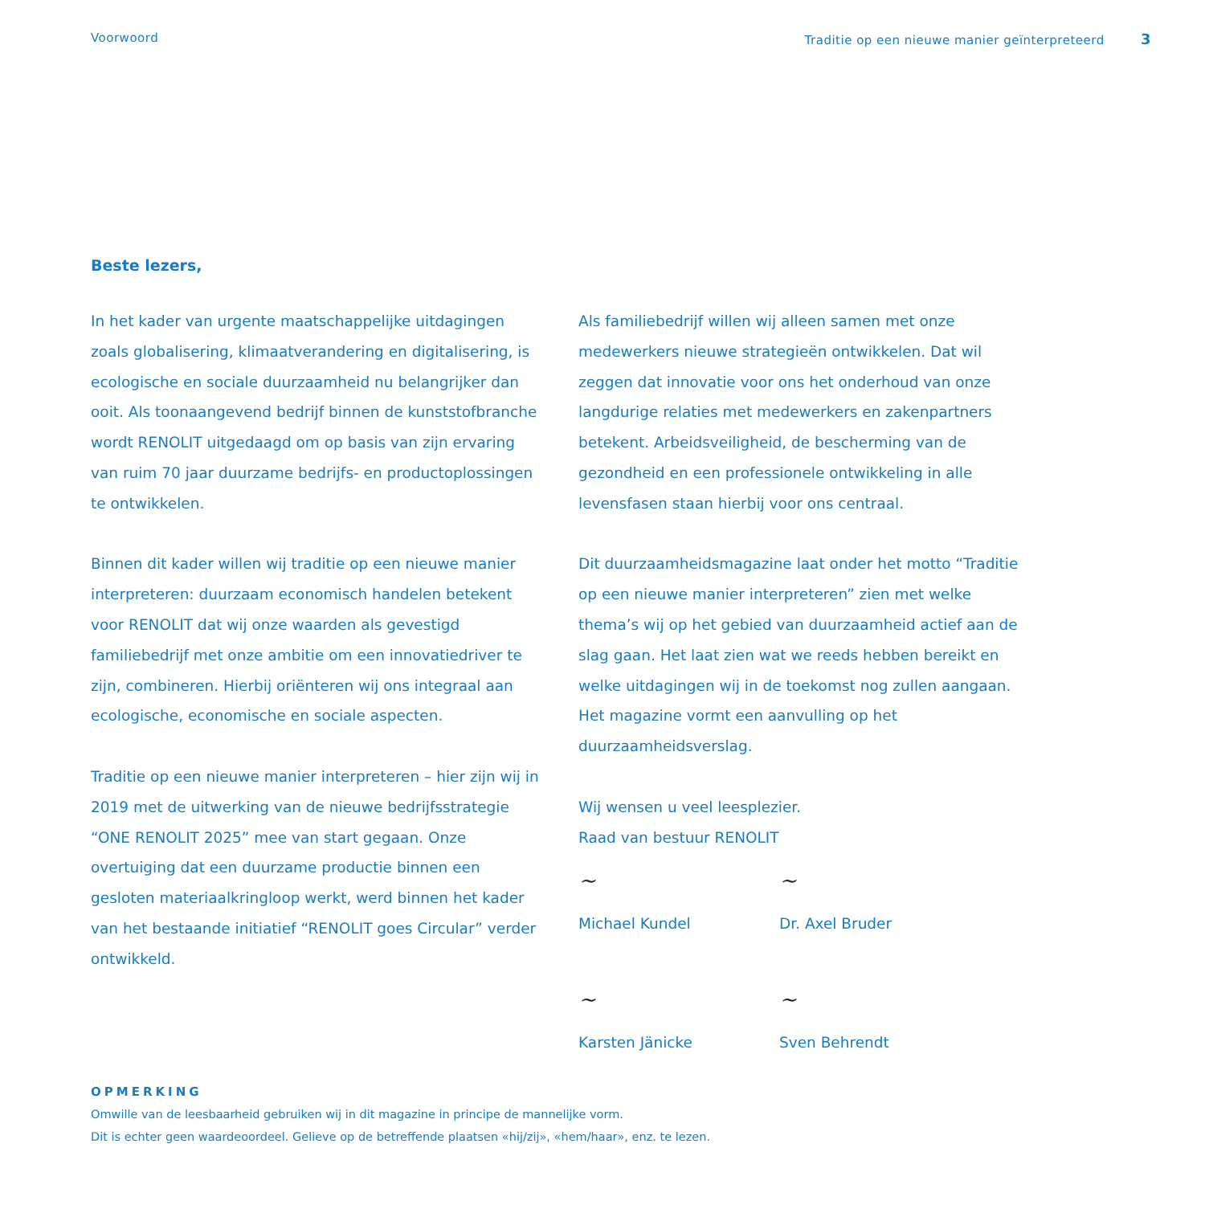Voorwoord Traditie op een nieuwe manier geïnterpreteerd 3
Beste lezers,
In het kader van urgente maatschappelijke uitdagingen zoals globalisering, klimaatverandering en digitalisering, is ecologische en sociale duurzaamheid nu belangrijker dan ooit. Als toonaangevend bedrijf binnen de kunststofbranche wordt RENOLIT uitgedaagd om op basis van zijn ervaring van ruim 70 jaar duurzame bedrijfs- en productoplossingen te ontwikkelen.
Binnen dit kader willen wij traditie op een nieuwe manier interpreteren: duurzaam economisch handelen betekent voor RENOLIT dat wij onze waarden als gevestigd familiebedrijf met onze ambitie om een innovatiedriver te zijn, combineren. Hierbij oriënteren wij ons integraal aan ecologische, economische en sociale aspecten.
Traditie op een nieuwe manier interpreteren – hier zijn wij in 2019 met de uitwerking van de nieuwe bedrijfsstrategie “ONE RENOLIT 2025” mee van start gegaan. Onze overtuiging dat een duurzame productie binnen een gesloten materiaalkringloop werkt, werd binnen het kader van het bestaande initiatief “RENOLIT goes Circular” verder ontwikkeld.
Als familiebedrijf willen wij alleen samen met onze medewerkers nieuwe strategieën ontwikkelen. Dat wil zeggen dat innovatie voor ons het onderhoud van onze langdurige relaties met medewerkers en zakenpartners betekent. Arbeidsveiligheid, de bescherming van de gezondheid en een professionele ontwikkeling in alle levensfasen staan hierbij voor ons centraal.
Dit duurzaamheidsmagazine laat onder het motto “Traditie op een nieuwe manier interpreteren” zien met welke thema’s wij op het gebied van duurzaamheid actief aan de slag gaan. Het laat zien wat we reeds hebben bereikt en welke uitdagingen wij in de toekomst nog zullen aangaan. Het magazine vormt een aanvulling op het duurzaamheidsverslag.
Wij wensen u veel leesplezier.
Raad van bestuur RENOLIT
~
Michael Kundel
~
Dr. Axel Bruder
~
Karsten Jänicke
~
Sven Behrendt
OPMERKING
Omwille van de leesbaarheid gebruiken wij in dit magazine in principe de mannelijke vorm.
Dit is echter geen waardeoordeel. Gelieve op de betreffende plaatsen «hij/zij», «hem/haar», enz. te lezen.